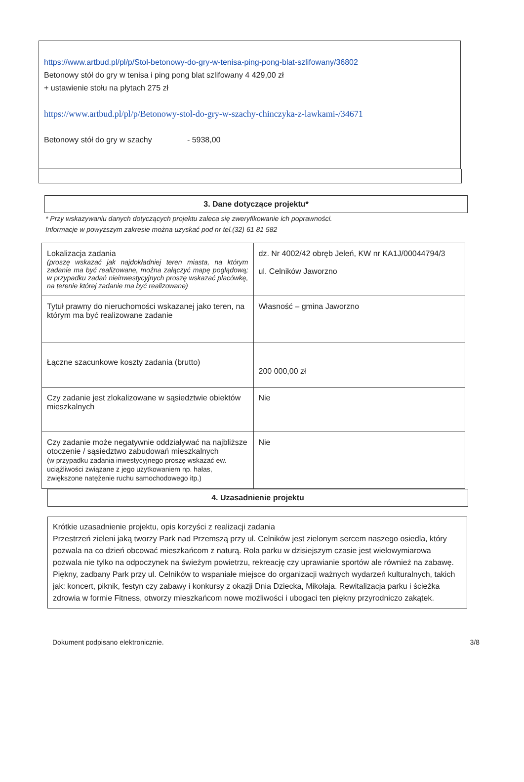https://www.artbud.pl/pl/p/Stol-betonowy-do-gry-w-tenisa-ping-pong-blat-szlifowany/36802
Betonowy stół do gry w tenisa i ping pong blat szlifowany 4 429,00 zł
+ ustawienie stołu na płytach 275 zł
https://www.artbud.pl/pl/p/Betonowy-stol-do-gry-w-szachy-chinczyka-z-lawkami-/34671
Betonowy stół do gry w szachy - 5938,00
3. Dane dotyczące projektu*
* Przy wskazywaniu danych dotyczących projektu zaleca się zweryfikowanie ich poprawności.
Informacje w powyższym zakresie można uzyskać pod nr tel.(32) 61 81 582
| Lokalizacja zadania (proszę wskazać jak najdokładniej teren miasta, na którym zadanie ma być realizowane, można załączyć mapę poglądową; w przypadku zadań nieinwestycyjnych proszę wskazać placówkę, na terenie której zadanie ma być realizowane) | dz. Nr 4002/42 obręb Jeleń, KW nr KA1J/00044794/3 ul. Celników Jaworzno |
| Tytuł prawny do nieruchomości wskazanej jako teren, na którym ma być realizowane zadanie | Własność – gmina Jaworzno |
| Łączne szacunkowe koszty zadania (brutto) | 200 000,00 zł |
| Czy zadanie jest zlokalizowane w sąsiedztwie obiektów mieszkalnych | Nie |
| Czy zadanie może negatywnie oddziaływać na najbliższe otoczenie / sąsiedztwo zabudowań mieszkalnych (w przypadku zadania inwestycyjnego proszę wskazać ew. uciążliwości związane z jego użytkowaniem np. hałas, zwiększone natężenie ruchu samochodowego itp.) | Nie |
4. Uzasadnienie projektu
Krótkie uzasadnienie projektu, opis korzyści z realizacji zadania
Przestrzeń zieleni jaką tworzy Park nad Przemszą przy ul. Celników jest zielonym sercem naszego osiedla, który pozwala na co dzień obcować mieszkańcom z naturą. Rola parku w dzisiejszym czasie jest wielowymiarowa pozwala nie tylko na odpoczynek na świeżym powietrzu, rekreację czy uprawianie sportów ale również na zabawę. Piękny, zadbany Park przy ul. Celników to wspaniałe miejsce do organizacji ważnych wydarzeń kulturalnych, takich jak: koncert, piknik, festyn czy zabawy i konkursy z okazji Dnia Dziecka, Mikołaja. Rewitalizacja parku i ścieżka zdrowia w formie Fitness, otworzy mieszkańcom nowe możliwości i ubogaci ten piękny przyrodniczo zakątek.
Dokument podpisano elektronicznie. 3/8